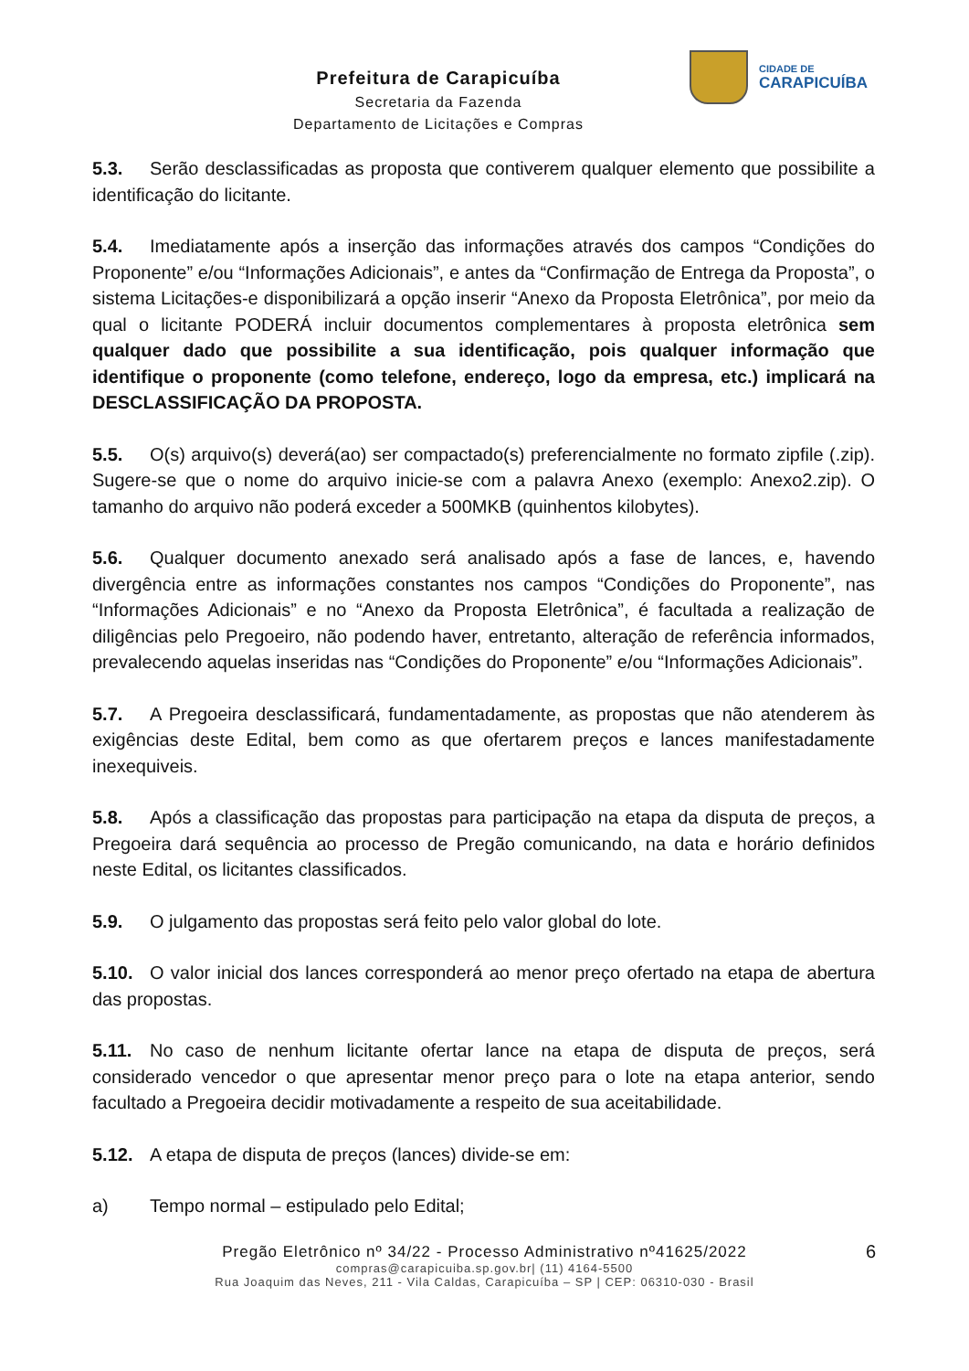Prefeitura de Carapicuíba
Secretaria da Fazenda
Departamento de Licitações e Compras
CIDADE DE
CARAPICUÍBA
5.3. Serão desclassificadas as proposta que contiverem qualquer elemento que possibilite a identificação do licitante.
5.4. Imediatamente após a inserção das informações através dos campos “Condições do Proponente” e/ou “Informações Adicionais”, e antes da “Confirmação de Entrega da Proposta”, o sistema Licitações-e disponibilizará a opção inserir “Anexo da Proposta Eletrônica”, por meio da qual o licitante PODERÁ incluir documentos complementares à proposta eletrônica sem qualquer dado que possibilite a sua identificação, pois qualquer informação que identifique o proponente (como telefone, endereço, logo da empresa, etc.) implicará na DESCLASSIFICAÇÃO DA PROPOSTA.
5.5. O(s) arquivo(s) deverá(ao) ser compactado(s) preferencialmente no formato zipfile (.zip). Sugere-se que o nome do arquivo inicie-se com a palavra Anexo (exemplo: Anexo2.zip). O tamanho do arquivo não poderá exceder a 500MKB (quinhentos kilobytes).
5.6. Qualquer documento anexado será analisado após a fase de lances, e, havendo divergência entre as informações constantes nos campos “Condições do Proponente”, nas “Informações Adicionais” e no “Anexo da Proposta Eletrônica”, é facultada a realização de diligências pelo Pregoeiro, não podendo haver, entretanto, alteração de referência informados, prevalecendo aquelas inseridas nas “Condições do Proponente” e/ou “Informações Adicionais”.
5.7. A Pregoeira desclassificará, fundamentadamente, as propostas que não atenderem às exigências deste Edital, bem como as que ofertarem preços e lances manifestadamente inexequiveis.
5.8. Após a classificação das propostas para participação na etapa da disputa de preços, a Pregoeira dará sequência ao processo de Pregão comunicando, na data e horário definidos neste Edital, os licitantes classificados.
5.9. O julgamento das propostas será feito pelo valor global do lote.
5.10. O valor inicial dos lances corresponderá ao menor preço ofertado na etapa de abertura das propostas.
5.11. No caso de nenhum licitante ofertar lance na etapa de disputa de preços, será considerado vencedor o que apresentar menor preço para o lote na etapa anterior, sendo facultado a Pregoeira decidir motivadamente a respeito de sua aceitabilidade.
5.12. A etapa de disputa de preços (lances) divide-se em:
a) Tempo normal – estipulado pelo Edital;
6
Pregão Eletrônico nº 34/22 - Processo Administrativo nº41625/2022
compras@carapicuiba.sp.gov.br| (11) 4164-5500
Rua Joaquim das Neves, 211 - Vila Caldas, Carapicuíba – SP | CEP: 06310-030 - Brasil